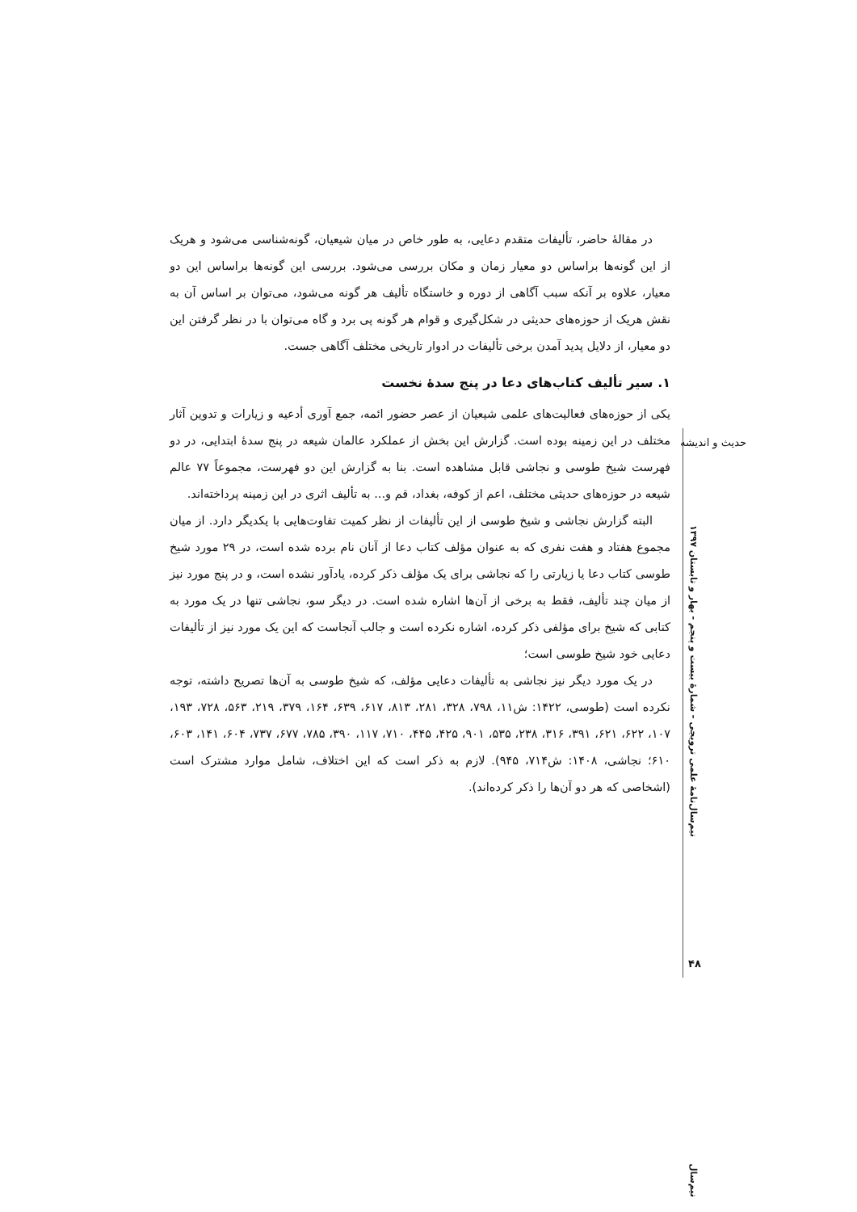در مقالۀ حاضر، تألیفات متقدم دعایی، به طور خاص در میان شیعیان، گونه‌شناسی می‌شود و هریک از این گونه‌ها براساس دو معیار زمان و مکان بررسی می‌شود. بررسی این گونه‌ها براساس این دو معیار، علاوه بر آنکه سبب آگاهی از دوره و خاستگاه تألیف هر گونه می‌شود، می‌توان بر اساس آن به نقش هریک از حوزه‌های حدیثی در شکل‌گیری و قوام هر گونه پی برد و گاه می‌توان با در نظر گرفتن این دو معیار، از دلایل پدید آمدن برخی تألیفات در ادوار تاریخی مختلف آگاهی جست.
۱. سیر تألیف کتاب‌های دعا در پنج سدۀ نخست
یکی از حوزه‌های فعالیت‌های علمی شیعیان از عصر حضور ائمه، جمع آوری أدعیه و زیارات و تدوین آثار مختلف در این زمینه بوده است. گزارش این بخش از عملکرد عالمان شیعه در پنج سدۀ ابتدایی، در دو فهرست شیخ طوسی و نجاشی قابل مشاهده است. بنا به گزارش این دو فهرست، مجموعاً ۷۷ عالم شیعه در حوزه‌های حدیثی مختلف، اعم از کوفه، بغداد، قم و... به تألیف اثری در این زمینه پرداخته‌اند.
البته گزارش نجاشی و شیخ طوسی از این تألیفات از نظر کمیت تفاوت‌هایی با یکدیگر دارد. از میان مجموع هفتاد و هفت نفری که به عنوان مؤلف کتاب دعا از آنان نام برده شده است، در ۲۹ مورد شیخ طوسی کتاب دعا یا زیارتی را که نجاشی برای یک مؤلف ذکر کرده، یادآور نشده است، و در پنج مورد نیز از میان چند تألیف، فقط به برخی از آن‌ها اشاره شده است. در دیگر سو، نجاشی تنها در یک مورد به کتابی که شیخ برای مؤلفی ذکر کرده، اشاره نکرده است و جالب آنجاست که این یک مورد نیز از تألیفات دعایی خود شیخ طوسی است؛
در یک مورد دیگر نیز نجاشی به تألیفات دعایی مؤلف، که شیخ طوسی به آن‌ها تصریح داشته، توجه نکرده است (طوسی، ۱۴۲۲: ش۱۱، ۷۹۸، ۳۲۸، ۲۸۱، ۸۱۳، ۶۱۷، ۶۳۹، ۱۶۴، ۳۷۹، ۲۱۹، ۵۶۳، ۷۲۸، ۱۹۳، ۱۰۷، ۶۲۲، ۶۲۱، ۳۹۱، ۳۱۶، ۲۳۸، ۵۳۵، ۹۰۱، ۴۲۵، ۴۴۵، ۷۱۰، ۱۱۷، ۳۹۰، ۷۸۵، ۶۷۷، ۷۳۷، ۶۰۴، ۱۴۱، ۶۰۳، ۶۱۰؛ نجاشی، ۱۴۰۸: ش۷۱۴، ۹۴۵). لازم به ذکر است که این اختلاف، شامل موارد مشترک است (اشخاصی که هر دو آن‌ها را ذکر کرده‌اند).
حدیث و اندیشه
نیم‌سال‌نامۀ علمی ترویجی - شمارۀ بیست و پنجم - بهار و تابستان ۱۳۹۷
۴۸
نیم‌سال